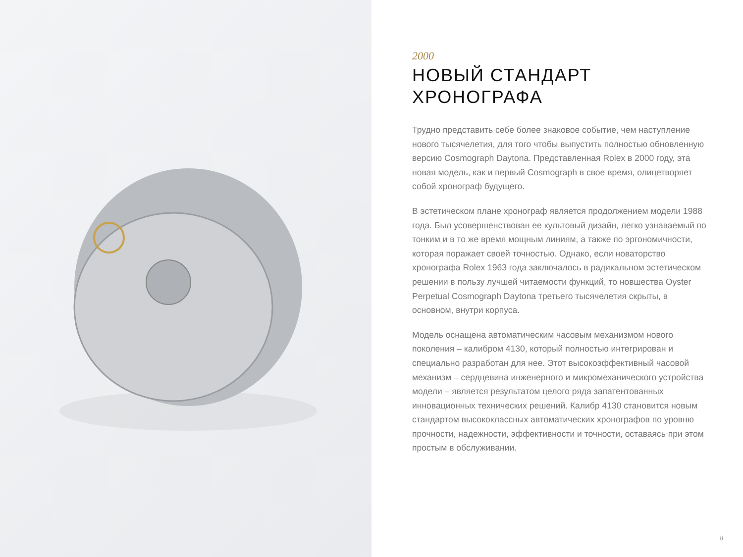2000
НОВЫЙ СТАНДАРТ
ХРОНОГРАФА
Трудно представить себе более знаковое событие, чем наступление нового тысячелетия, для того чтобы выпустить полностью обновленную версию Cosmograph Daytona. Представленная Rolex в 2000 году, эта новая модель, как и первый Cosmograph в свое время, олицетворяет собой хронограф будущего.
В эстетическом плане хронограф является продолжением модели 1988 года. Был усовершенствован ее культовый дизайн, легко узнаваемый по тонким и в то же время мощным линиям, а также по эргономичности, которая поражает своей точностью. Однако, если новаторство хронографа Rolex 1963 года заключалось в радикальном эстетическом решении в пользу лучшей читаемости функций, то новшества Oyster Perpetual Cosmograph Daytona третьего тысячелетия скрыты, в основном, внутри корпуса.
Модель оснащена автоматическим часовым механизмом нового поколения – калибром 4130, который полностью интегрирован и специально разработан для нее. Этот высокоэффективный часовой механизм – сердцевина инженерного и микромеханического устройства модели – является результатом целого ряда запатентованных инновационных технических решений. Калибр 4130 становится новым стандартом высококлассных автоматических хронографов по уровню прочности, надежности, эффективности и точности, оставаясь при этом простым в обслуживании.
8